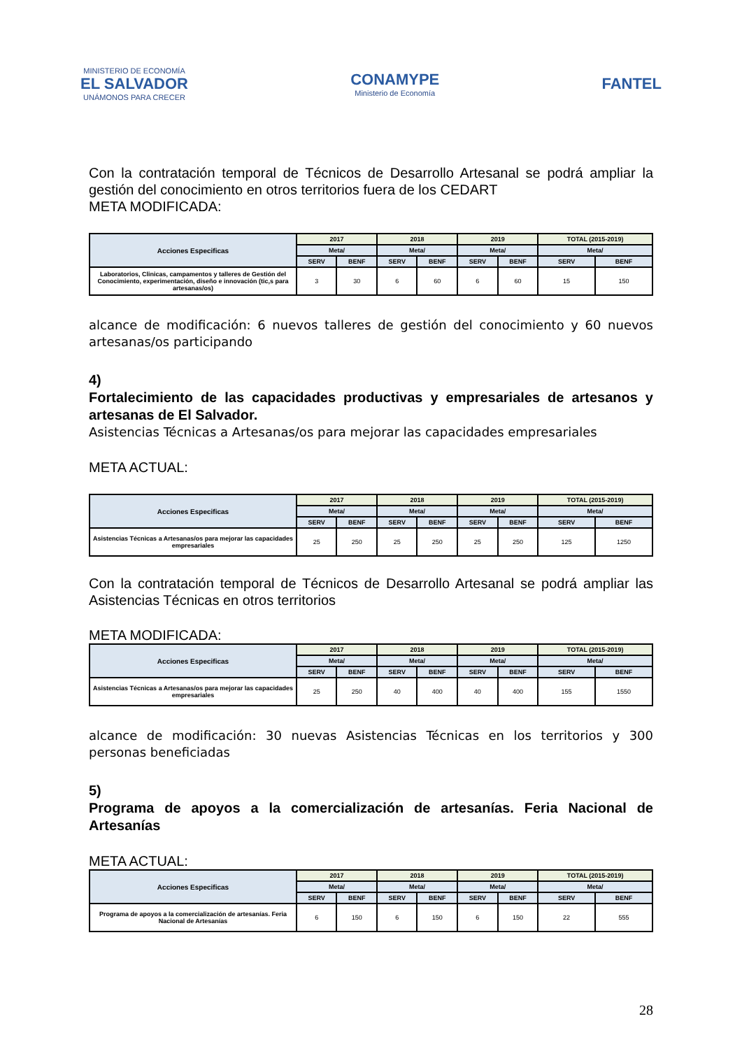MINISTERIO DE ECONOMÍA
EL SALVADOR
UNÁMONOS PARA CRECER
CONAMYPE
Ministerio de Economía
FANTEL
Con la contratación temporal de Técnicos de Desarrollo Artesanal se podrá ampliar la gestión del conocimiento en otros territorios fuera de los CEDART
META MODIFICADA:
| Acciones Especificas | 2017 | | 2018 | | 2019 | | TOTAL (2015-2019) | |
| --- | --- | --- | --- | --- | --- | --- | --- | --- |
| | Meta/ | | Meta/ | | Meta/ | | Meta/ | |
| | SERV | BENF | SERV | BENF | SERV | BENF | SERV | BENF |
| Laboratorios, Clinicas, campamentos y talleres de Gestión del Conocimiento, experimentación, diseño e innovación (tic,s para artesanas/os) | 3 | 30 | 6 | 60 | 6 | 60 | 15 | 150 |
alcance de modificación: 6 nuevos talleres de gestión del conocimiento y 60 nuevos artesanas/os participando
4)
Fortalecimiento de las capacidades productivas y empresariales de artesanos y artesanas de El Salvador.
Asistencias Técnicas a Artesanas/os para mejorar las capacidades empresariales
META ACTUAL:
| Acciones Especificas | 2017 | | 2018 | | 2019 | | TOTAL (2015-2019) | |
| --- | --- | --- | --- | --- | --- | --- | --- | --- |
| | Meta/ | | Meta/ | | Meta/ | | Meta/ | |
| | SERV | BENF | SERV | BENF | SERV | BENF | SERV | BENF |
| Asistencias Técnicas a Artesanas/os para mejorar las capacidades empresariales | 25 | 250 | 25 | 250 | 25 | 250 | 125 | 1250 |
Con la contratación temporal de Técnicos de Desarrollo Artesanal se podrá ampliar las Asistencias Técnicas en otros territorios
META MODIFICADA:
| Acciones Especificas | 2017 | | 2018 | | 2019 | | TOTAL (2015-2019) | |
| --- | --- | --- | --- | --- | --- | --- | --- | --- |
| | Meta/ | | Meta/ | | Meta/ | | Meta/ | |
| | SERV | BENF | SERV | BENF | SERV | BENF | SERV | BENF |
| Asistencias Técnicas a Artesanas/os para mejorar las capacidades empresariales | 25 | 250 | 40 | 400 | 40 | 400 | 155 | 1550 |
alcance de modificación: 30 nuevas Asistencias Técnicas en los territorios y 300 personas beneficiadas
5)
Programa de apoyos a la comercialización de artesanías. Feria Nacional de Artesanías
META ACTUAL:
| Acciones Especificas | 2017 | | 2018 | | 2019 | | TOTAL (2015-2019) | |
| --- | --- | --- | --- | --- | --- | --- | --- | --- |
| | Meta/ | | Meta/ | | Meta/ | | Meta/ | |
| | SERV | BENF | SERV | BENF | SERV | BENF | SERV | BENF |
| Programa de apoyos a la comercialización de artesanías. Feria Nacional de Artesanías | 6 | 150 | 6 | 150 | 6 | 150 | 22 | 555 |
28